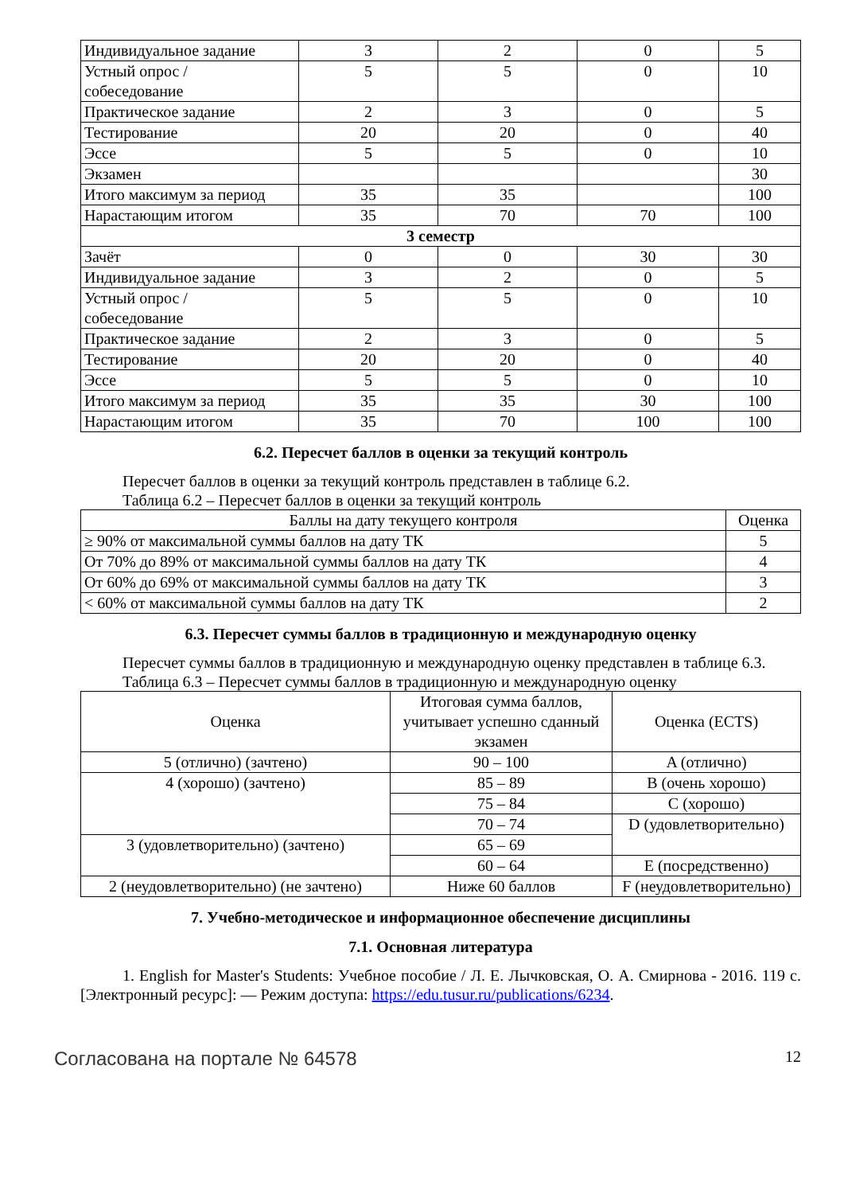| Индивидуальное задание | 3 | 2 | 0 | 5 |
| Устный опрос / собеседование | 5 | 5 | 0 | 10 |
| Практическое задание | 2 | 3 | 0 | 5 |
| Тестирование | 20 | 20 | 0 | 40 |
| Эссе | 5 | 5 | 0 | 10 |
| Экзамен | | | | 30 |
| Итого максимум за период | 35 | 35 | | 100 |
| Нарастающим итогом | 35 | 70 | 70 | 100 |
| 3 семестр | | | | |
| Зачёт | 0 | 0 | 30 | 30 |
| Индивидуальное задание | 3 | 2 | 0 | 5 |
| Устный опрос / собеседование | 5 | 5 | 0 | 10 |
| Практическое задание | 2 | 3 | 0 | 5 |
| Тестирование | 20 | 20 | 0 | 40 |
| Эссе | 5 | 5 | 0 | 10 |
| Итого максимум за период | 35 | 35 | 30 | 100 |
| Нарастающим итогом | 35 | 70 | 100 | 100 |
6.2. Пересчет баллов в оценки за текущий контроль
Пересчет баллов в оценки за текущий контроль представлен в таблице 6.2.
Таблица 6.2 – Пересчет баллов в оценки за текущий контроль
| Баллы на дату текущего контроля | Оценка |
| --- | --- |
| ≥ 90% от максимальной суммы баллов на дату ТК | 5 |
| От 70% до 89% от максимальной суммы баллов на дату ТК | 4 |
| От 60% до 69% от максимальной суммы баллов на дату ТК | 3 |
| < 60% от максимальной суммы баллов на дату ТК | 2 |
6.3. Пересчет суммы баллов в традиционную и международную оценку
Пересчет суммы баллов в традиционную и международную оценку представлен в таблице 6.3.
Таблица 6.3 – Пересчет суммы баллов в традиционную и международную оценку
| Оценка | Итоговая сумма баллов, учитывает успешно сданный экзамен | Оценка (ECTS) |
| --- | --- | --- |
| 5 (отлично) (зачтено) | 90 – 100 | A (отлично) |
| 4 (хорошо) (зачтено) | 85 – 89 | B (очень хорошо) |
| | 75 – 84 | C (хорошо) |
| | 70 – 74 | D (удовлетворительно) |
| 3 (удовлетворительно) (зачтено) | 65 – 69 | |
| | 60 – 64 | E (посредственно) |
| 2 (неудовлетворительно) (не зачтено) | Ниже 60 баллов | F (неудовлетворительно) |
7. Учебно-методическое и информационное обеспечение дисциплины
7.1. Основная литература
1. English for Master's Students: Учебное пособие / Л. Е. Лычковская, О. А. Смирнова - 2016. 119 с. [Электронный ресурс]: — Режим доступа: https://edu.tusur.ru/publications/6234.
Согласована на портале № 64578 12